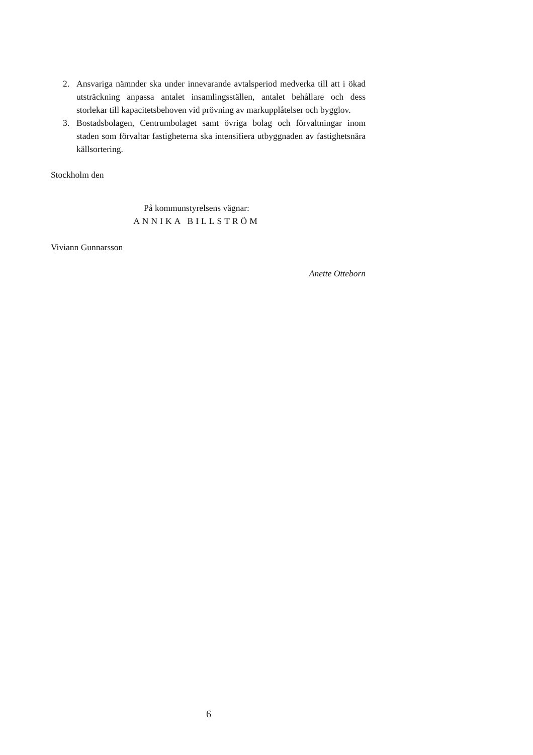2. Ansvariga nämnder ska under innevarande avtalsperiod medverka till att i ökad utsträckning anpassa antalet insamlingsställen, antalet behållare och dess storlekar till kapacitetsbehoven vid prövning av markupplåtel­ser och bygglov.
3. Bostadsbolagen, Centrumbolaget samt övriga bolag och förvaltningar inom staden som förvaltar fastigheterna ska intensifiera utbyggnaden av fastighetsnära källsortering.
Stockholm den
På kommunstyrelsens vägnar:
ANNIKA BILLSTRÖM
Viviann Gunnarsson
Anette Otteborn
6